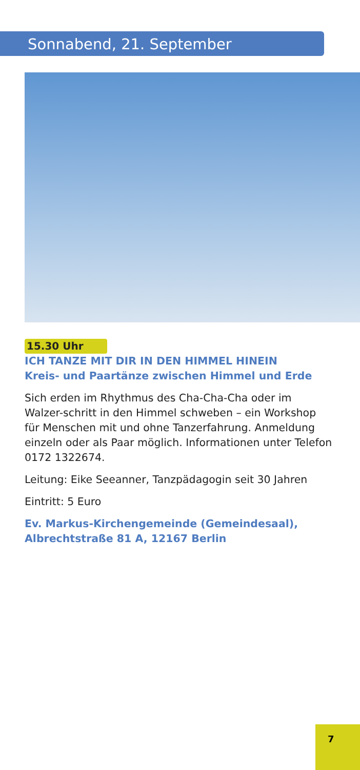Sonnabend, 21. September
15.30 Uhr
ICH TANZE MIT DIR IN DEN HIMMEL HINEIN
Kreis- und Paartänze zwischen Himmel und Erde
Sich erden im Rhythmus des Cha-Cha-Cha oder im Walzer-schritt in den Himmel schweben – ein Workshop für Menschen mit und ohne Tanzerfahrung. Anmeldung einzeln oder als Paar möglich. Informationen unter Telefon 0172 1322674.
Leitung: Eike Seeanner, Tanzpädagogin seit 30 Jahren
Eintritt: 5 Euro
Ev. Markus-Kirchengemeinde (Gemeindesaal),
Albrechtstraße 81 A, 12167 Berlin
7